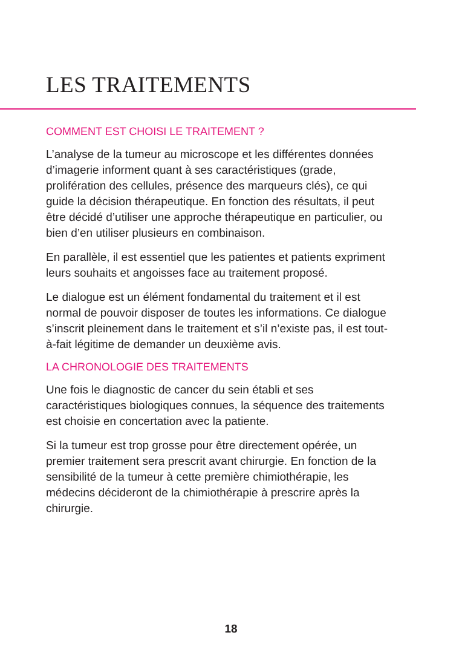LES TRAITEMENTS
COMMENT EST CHOISI LE TRAITEMENT ?
L’analyse de la tumeur au microscope et les différentes données d’imagerie informent quant à ses caractéristiques (grade, prolifération des cellules, présence des marqueurs clés), ce qui guide la décision thérapeutique. En fonction des résultats, il peut être décidé d’utiliser une approche thérapeutique en particulier, ou bien d’en utiliser plusieurs en combinaison.
En parallèle, il est essentiel que les patientes et patients expriment leurs souhaits et angoisses face au traitement proposé.
Le dialogue est un élément fondamental du traitement et il est normal de pouvoir disposer de toutes les informations. Ce dialogue s’inscrit pleinement dans le traitement et s’il n’existe pas, il est tout-à-fait légitime de demander un deuxième avis.
LA CHRONOLOGIE DES TRAITEMENTS
Une fois le diagnostic de cancer du sein établi et ses caractéristiques biologiques connues, la séquence des traitements est choisie en concertation avec la patiente.
Si la tumeur est trop grosse pour être directement opérée, un premier traitement sera prescrit avant chirurgie. En fonction de la sensibilité de la tumeur à cette première chimiothérapie, les médecins décideront de la chimiothérapie à prescrire après la chirurgie.
18